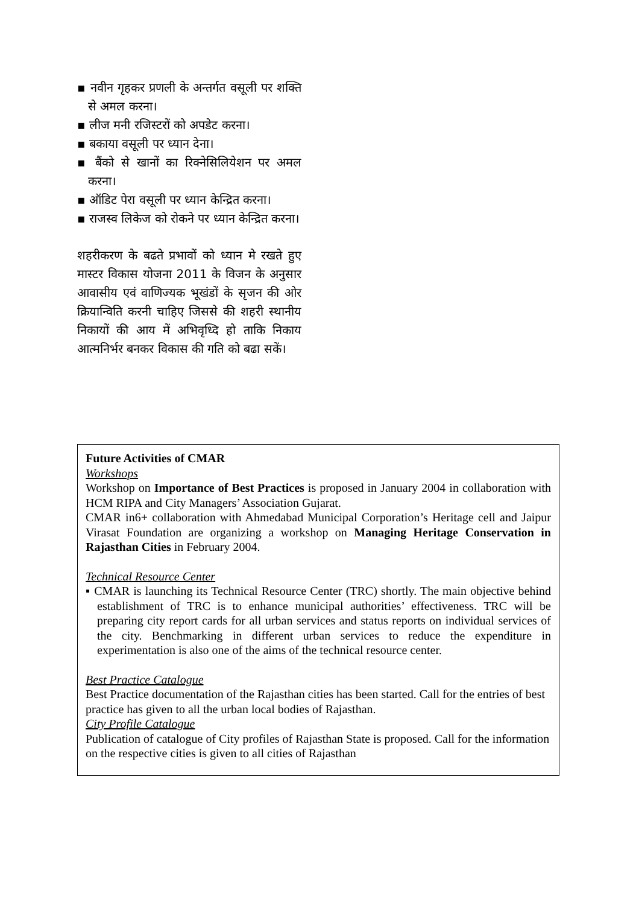▪ नवीन गृहकर प्रणली के अन्तर्गत वसूली पर शक्ति से अमल करना।
▪ लीज मनी रजिस्टरों को अपडेट करना।
▪ बकाया वसूली पर ध्यान देना।
▪ बैंको से खानों का रिक्नेसिलियेशन पर अमल करना।
▪ ऑडिट पेरा वसूली पर ध्यान केन्द्रित करना।
▪ राजस्व लिकेज को रोकने पर ध्यान केन्द्रित करना।
शहरीकरण के बढते प्रभावों को ध्यान मे रखते हुए मास्टर विकास योजना 2011 के विजन के अनुसार आवासीय एवं वाणिज्यक भूखंडों के सृजन की ओर क्रियान्विति करनी चाहिए जिससे की शहरी स्थानीय निकायों की आय में अभिवृध्दि हो ताकि निकाय आत्मनिर्भर बनकर विकास की गति को बढा सकें।
Future Activities of CMAR
Workshops
Workshop on Importance of Best Practices is proposed in January 2004 in collaboration with HCM RIPA and City Managers’ Association Gujarat.
CMAR in6+ collaboration with Ahmedabad Municipal Corporation’s Heritage cell and Jaipur Virasat Foundation are organizing a workshop on Managing Heritage Conservation in Rajasthan Cities in February 2004.
Technical Resource Center
▪ CMAR is launching its Technical Resource Center (TRC) shortly. The main objective behind establishment of TRC is to enhance municipal authorities’ effectiveness. TRC will be preparing city report cards for all urban services and status reports on individual services of the city. Benchmarking in different urban services to reduce the expenditure in experimentation is also one of the aims of the technical resource center.
Best Practice Catalogue
Best Practice documentation of the Rajasthan cities has been started. Call for the entries of best practice has given to all the urban local bodies of Rajasthan.
City Profile Catalogue
Publication of catalogue of City profiles of Rajasthan State is proposed. Call for the information on the respective cities is given to all cities of Rajasthan